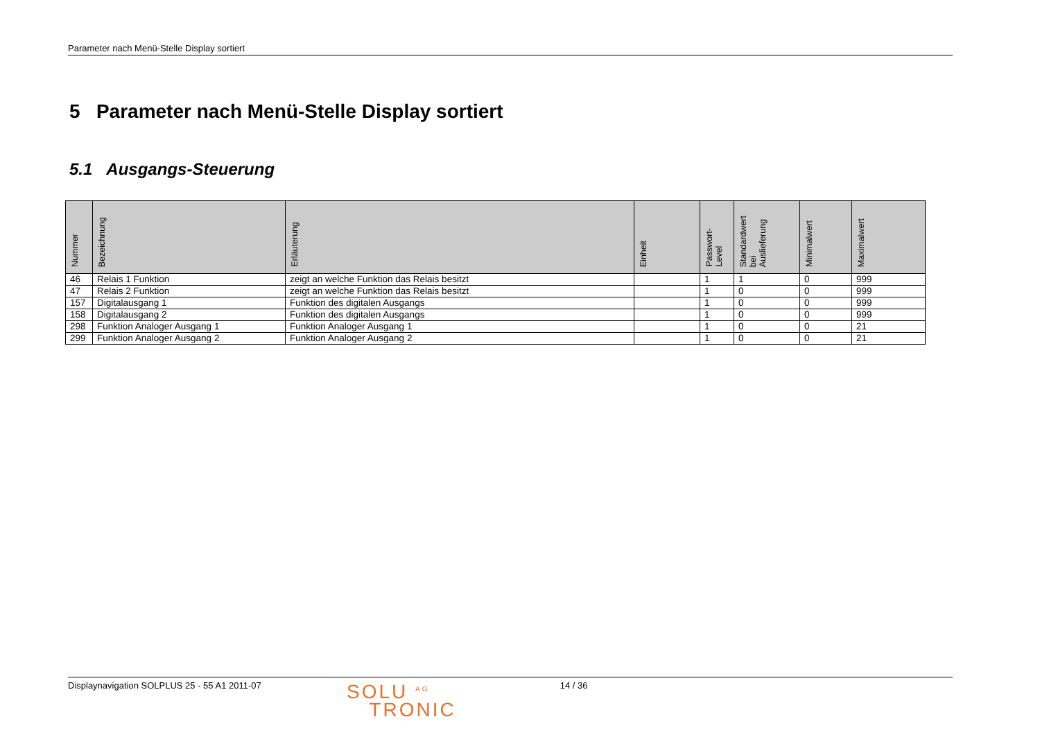Parameter nach Menü-Stelle Display sortiert
5 Parameter nach Menü-Stelle Display sortiert
5.1 Ausgangs-Steuerung
| Nummer | Bezeichnung | Erläuterung | Einheit | Passwort- Level | Standardwert bei Auslieferung | Minimalwert | Maximalwert |
| --- | --- | --- | --- | --- | --- | --- | --- |
| 46 | Relais 1 Funktion | zeigt an welche Funktion das Relais besitzt | | 1 | 1 | 0 | 999 |
| 47 | Relais 2 Funktion | zeigt an welche Funktion das Relais besitzt | | 1 | 0 | 0 | 999 |
| 157 | Digitalausgang 1 | Funktion des digitalen Ausgangs | | 1 | 0 | 0 | 999 |
| 158 | Digitalausgang 2 | Funktion des digitalen Ausgangs | | 1 | 0 | 0 | 999 |
| 298 | Funktion Analoger Ausgang 1 | Funktion Analoger Ausgang 1 | | 1 | 0 | 0 | 21 |
| 299 | Funktion Analoger Ausgang 2 | Funktion Analoger Ausgang 2 | | 1 | 0 | 0 | 21 |
Displaynavigation SOLPLUS 25 - 55 A1 2011-07
SOLU <sup>AG</sup>
TRONIC
14 / 36